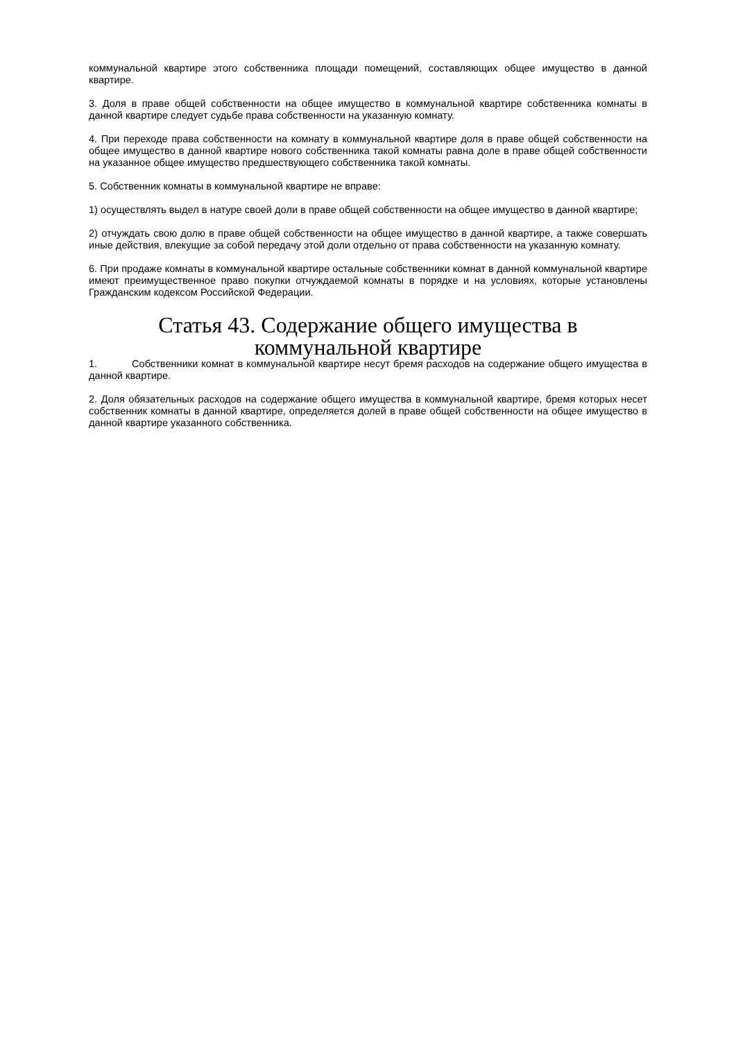коммунальной квартире этого собственника площади помещений, составляющих общее имущество в данной квартире.
3. Доля в праве общей собственности на общее имущество в коммунальной квартире собственника комнаты в данной квартире следует судьбе права собственности на указанную комнату.
4. При переходе права собственности на комнату в коммунальной квартире доля в праве общей собственности на общее имущество в данной квартире нового собственника такой комнаты равна доле в праве общей собственности на указанное общее имущество предшествующего собственника такой комнаты.
5. Собственник комнаты в коммунальной квартире не вправе:
1) осуществлять выдел в натуре своей доли в праве общей собственности на общее имущество в данной квартире;
2) отчуждать свою долю в праве общей собственности на общее имущество в данной квартире, а также совершать иные действия, влекущие за собой передачу этой доли отдельно от права собственности на указанную комнату.
6. При продаже комнаты в коммунальной квартире остальные собственники комнат в данной коммунальной квартире имеют преимущественное право покупки отчуждаемой комнаты в порядке и на условиях, которые установлены Гражданским кодексом Российской Федерации.
Статья 43. Содержание общего имущества в коммунальной квартире
1. Собственники комнат в коммунальной квартире несут бремя расходов на содержание общего имущества в данной квартире.
2. Доля обязательных расходов на содержание общего имущества в коммунальной квартире, бремя которых несет собственник комнаты в данной квартире, определяется долей в праве общей собственности на общее имущество в данной квартире указанного собственника.